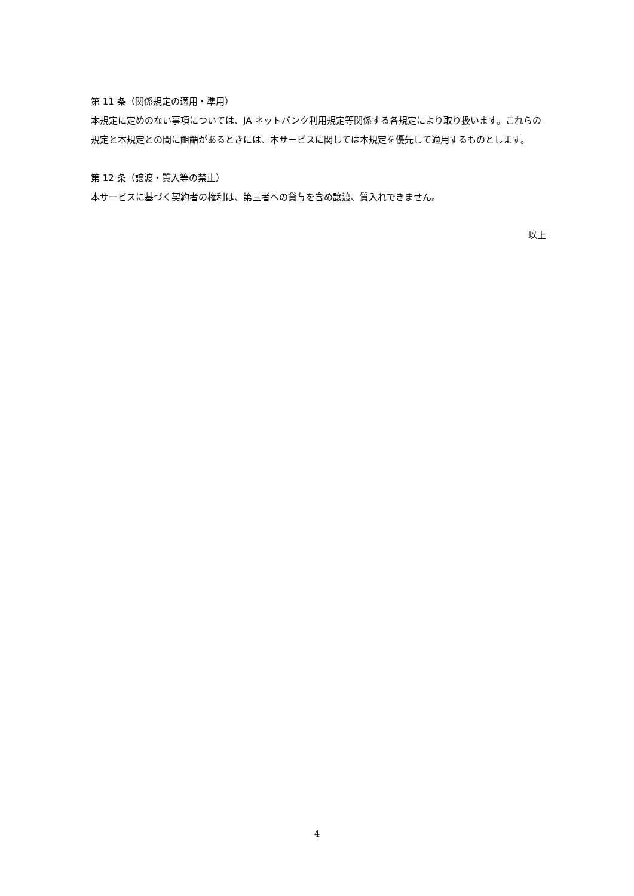第 11 条（関係規定の適用・準用）
本規定に定めのない事項については、JA ネットバンク利用規定等関係する各規定により取り扱います。これらの規定と本規定との間に齟齬があるときには、本サービスに関しては本規定を優先して適用するものとします。
第 12 条（譲渡・質入等の禁止）
本サービスに基づく契約者の権利は、第三者への貸与を含め譲渡、質入れできません。
以上
4